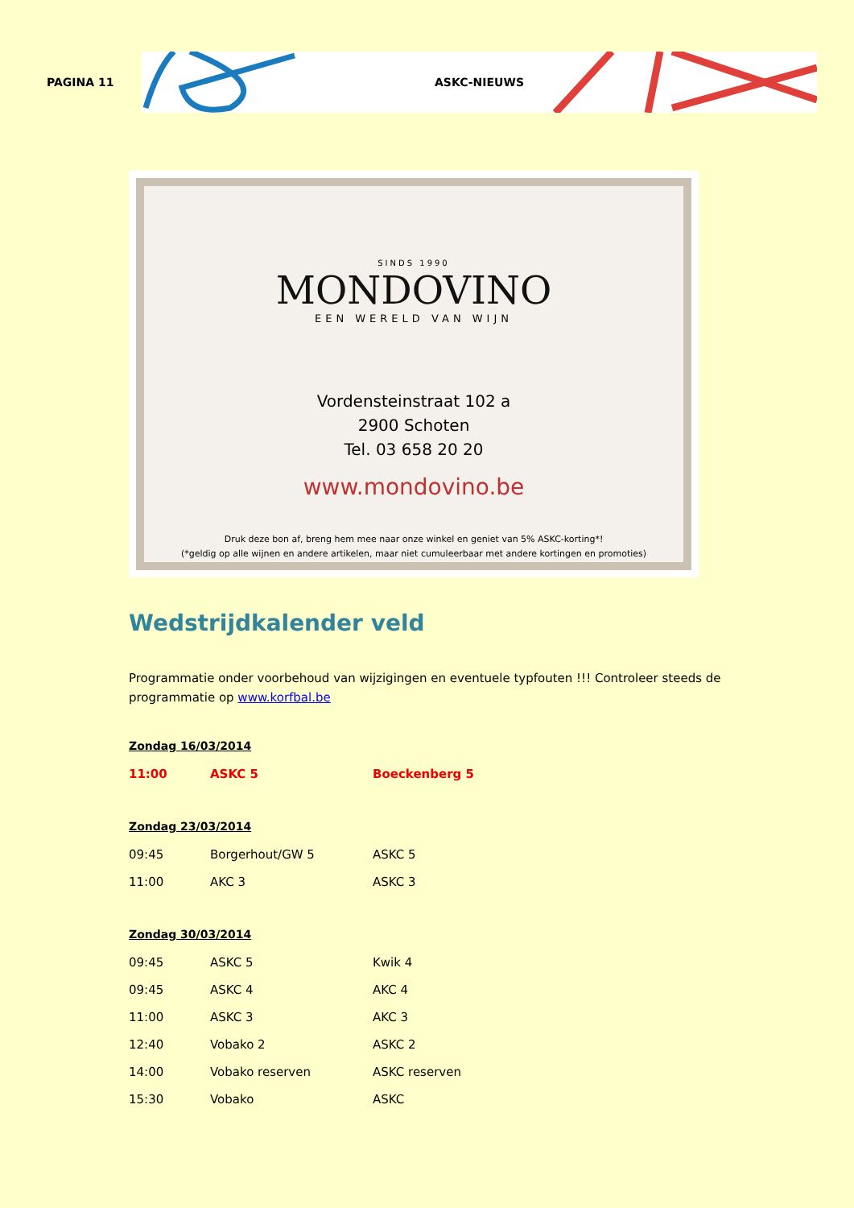PAGINA 11
ASKC-NIEUWS
SINDS 1990
MONDOVINO
EEN WERELD VAN WIJN
Vordensteinstraat 102 a
2900 Schoten
Tel. 03 658 20 20
www.mondovino.be
Druk deze bon af, breng hem mee naar onze winkel en geniet van 5% ASKC-korting*!
(*geldig op alle wijnen en andere artikelen, maar niet cumuleerbaar met andere kortingen en promoties)
Wedstrijdkalender veld
Programmatie onder voorbehoud van wijzigingen en eventuele typfouten !!! Controleer steeds de programmatie op www.korfbal.be
Zondag 16/03/2014
| 11:00 | ASKC 5 | Boeckenberg 5 |
Zondag 23/03/2014
| 09:45 | Borgerhout/GW 5 | ASKC 5 |
| 11:00 | AKC 3 | ASKC 3 |
Zondag 30/03/2014
| 09:45 | ASKC 5 | Kwik 4 |
| 09:45 | ASKC 4 | AKC 4 |
| 11:00 | ASKC 3 | AKC 3 |
| 12:40 | Vobako 2 | ASKC 2 |
| 14:00 | Vobako reserven | ASKC reserven |
| 15:30 | Vobako | ASKC |